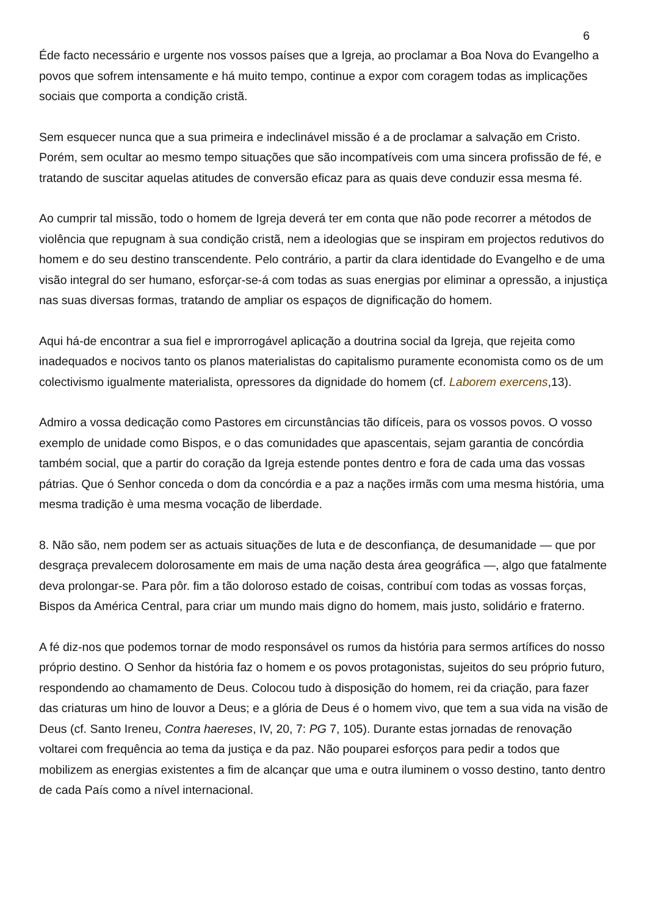6
Éde facto necessário e urgente nos vossos países que a Igreja, ao proclamar a Boa Nova do Evangelho a povos que sofrem intensamente e há muito tempo, continue a expor com coragem todas as implicações sociais que comporta a condição cristã.
Sem esquecer nunca que a sua primeira e indeclinável missão é a de proclamar a salvação em Cristo. Porém, sem ocultar ao mesmo tempo situações que são incompatíveis com uma sincera profissão de fé, e tratando de suscitar aquelas atitudes de conversão eficaz para as quais deve conduzir essa mesma fé.
Ao cumprir tal missão, todo o homem de Igreja deverá ter em conta que não pode recorrer a métodos de violência que repugnam à sua condição cristã, nem a ideologias que se inspiram em projectos redutivos do homem e do seu destino transcendente. Pelo contrário, a partir da clara identidade do Evangelho e de uma visão integral do ser humano, esforçar-se-á com todas as suas energias por eliminar a opressão, a injustiça nas suas diversas formas, tratando de ampliar os espaços de dignificação do homem.
Aqui há-de encontrar a sua fiel e improrrogável aplicação a doutrina social da Igreja, que rejeita como inadequados e nocivos tanto os planos materialistas do capitalismo puramente economista como os de um colectivismo igualmente materialista, opressores da dignidade do homem (cf. Laborem exercens,13).
Admiro a vossa dedicação como Pastores em circunstâncias tão difíceis, para os vossos povos. O vosso exemplo de unidade como Bispos, e o das comunidades que apascentais, sejam garantia de concórdia também social, que a partir do coração da Igreja estende pontes dentro e fora de cada uma das vossas pátrias. Que ó Senhor conceda o dom da concórdia e a paz a nações irmãs com uma mesma história, uma mesma tradição è uma mesma vocação de liberdade.
8. Não são, nem podem ser as actuais situações de luta e de desconfiança, de desumanidade — que por desgraça prevalecem dolorosamente em mais de uma nação desta área geográfica —, algo que fatalmente deva prolongar-se. Para pôr. fim a tão doloroso estado de coisas, contribuí com todas as vossas forças, Bispos da América Central, para criar um mundo mais digno do homem, mais justo, solidário e fraterno.
A fé diz-nos que podemos tornar de modo responsável os rumos da história para sermos artífices do nosso próprio destino. O Senhor da história faz o homem e os povos protagonistas, sujeitos do seu próprio futuro, respondendo ao chamamento de Deus. Colocou tudo à disposição do homem, rei da criação, para fazer das criaturas um hino de louvor a Deus; e a glória de Deus é o homem vivo, que tem a sua vida na visão de Deus (cf. Santo Ireneu, Contra haereses, IV, 20, 7: PG 7, 105). Durante estas jornadas de renovação voltarei com frequência ao tema da justiça e da paz. Não pouparei esforços para pedir a todos que mobilizem as energias existentes a fim de alcançar que uma e outra iluminem o vosso destino, tanto dentro de cada País como a nível internacional.